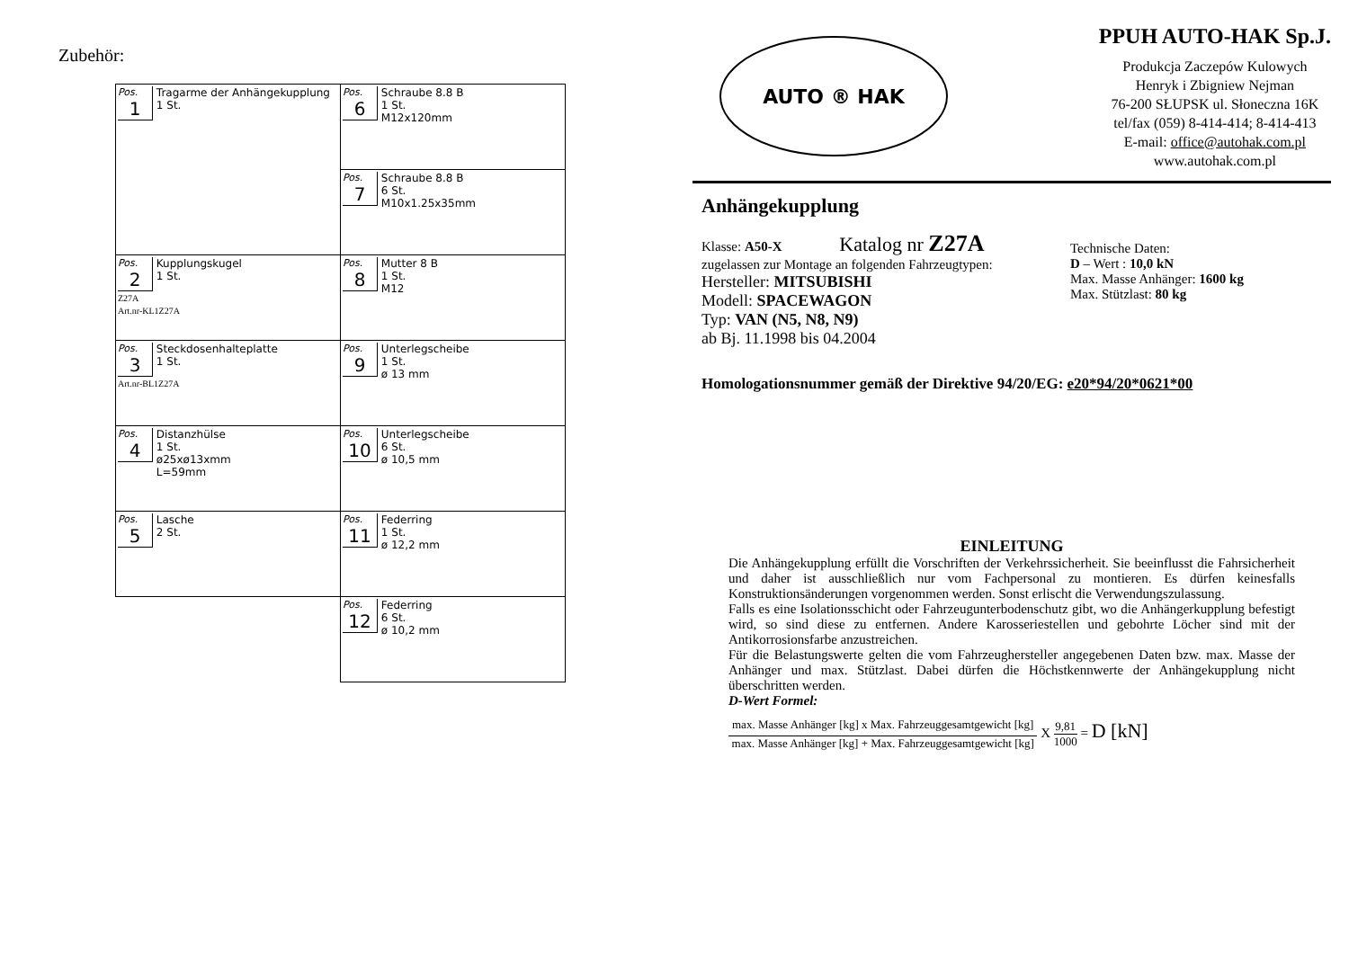Zubehör:
| Pos. 1 Tragarme der Anhängekupplung 1 St. | Pos. 6 Schraube 8.8 B 1 St. M12x120mm |
| | Pos. 7 Schraube 8.8 B 6 St. M10x1.25x35mm |
| Pos. 2 Kupplungskugel 1 St. Z27A Art.nr-KL1Z27A | Pos. 8 Mutter 8 B 1 St. M12 |
| Pos. 3 Steckdosenhalteplatte 1 St. Art.nr-BL1Z27A | Pos. 9 Unterlegscheibe 1 St. ø 13 mm |
| Pos. 4 Distanzhülse 1 St. ø25xø13xmm L=59mm | Pos. 10 Unterlegscheibe 6 St. ø 10,5 mm |
| Pos. 5 Lasche 2 St. | Pos. 11 Federring 1 St. ø 12,2 mm |
| | Pos. 12 Federring 6 St. ø 10,2 mm |
AUTO ® HAK
PPUH AUTO-HAK Sp.J.
Produkcja Zaczepów Kulowych
Henryk i Zbigniew Nejman
76-200 SŁUPSK ul. Słoneczna 16K
tel/fax (059) 8-414-414; 8-414-413
E-mail: office@autohak.com.pl
www.autohak.com.pl
Anhängekupplung
Klasse: A50-X Katalog nr Z27A
zugelassen zur Montage an folgenden Fahrzeugtypen:
Hersteller: MITSUBISHI
Modell: SPACEWAGON
Typ: VAN (N5, N8, N9)
ab Bj. 11.1998 bis 04.2004
Technische Daten:
D – Wert : 10,0 kN
Max. Masse Anhänger: 1600 kg
Max. Stützlast: 80 kg
Homologationsnummer gemäß der Direktive 94/20/EG: e20*94/20*0621*00
EINLEITUNG
Die Anhängekupplung erfüllt die Vorschriften der Verkehrssicherheit. Sie beeinflusst die Fahrsicherheit und daher ist ausschließlich nur vom Fachpersonal zu montieren. Es dürfen keinesfalls Konstruktionsänderungen vorgenommen werden. Sonst erlischt die Verwendungszulassung.
Falls es eine Isolationsschicht oder Fahrzeugunterbodenschutz gibt, wo die Anhängerkupplung befestigt wird, so sind diese zu entfernen. Andere Karosseriestellen und gebohrte Löcher sind mit der Antikorrosionsfarbe anzustreichen.
Für die Belastungswerte gelten die vom Fahrzeughersteller angegebenen Daten bzw. max. Masse der Anhänger und max. Stützlast. Dabei dürfen die Höchstkennwerte der Anhängekupplung nicht überschritten werden.
D-Wert Formel:
max. Masse Anhänger [kg] x Max. Fahrzeuggesamtgewicht [kg] max. Masse Anhänger [kg] + Max. Fahrzeuggesamtgewicht [kg] X 9,81 1000 = D [kN]